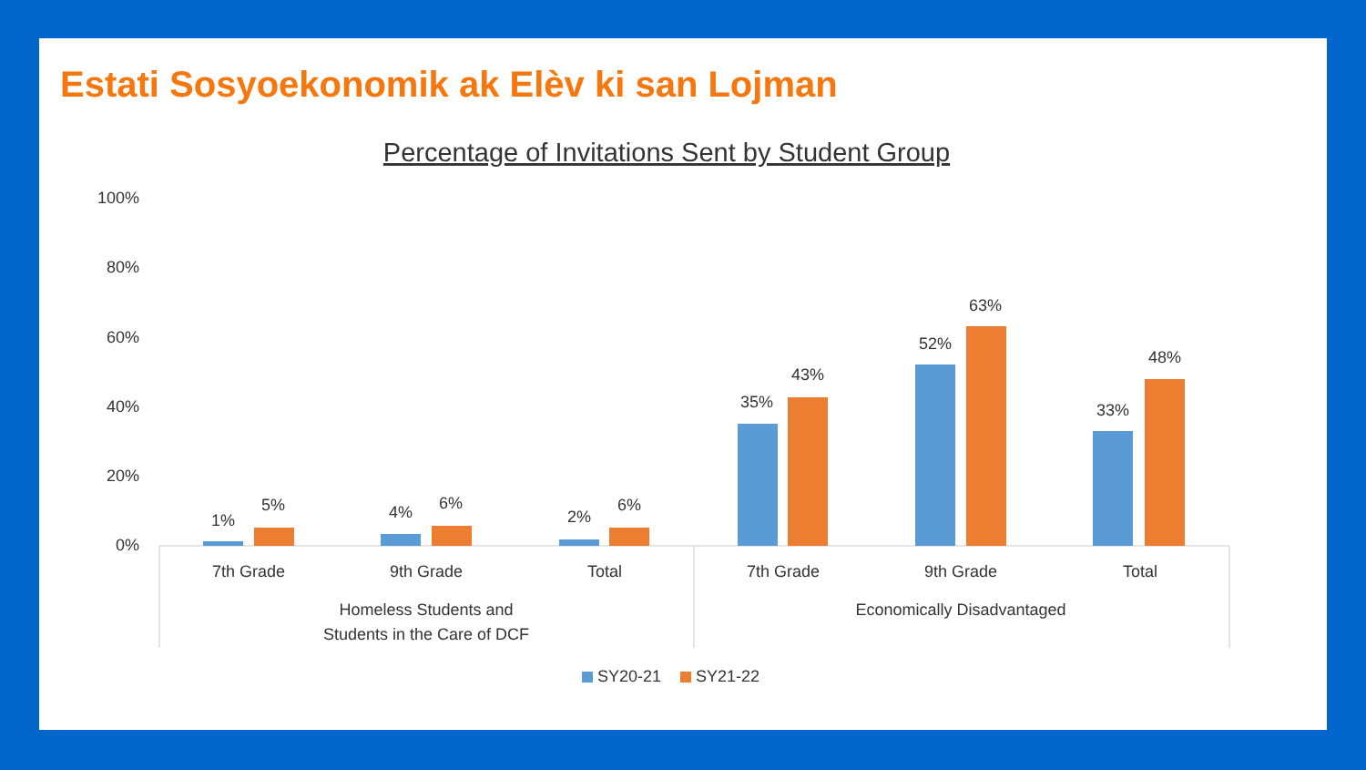Estati Sosyoekonomik ak Elèv ki san Lojman
Percentage of Invitations Sent by Student Group
100%
80%
60%
40%
20%
0%
1%
5%
4%
6%
2%
6%
35%
43%
52%
63%
33%
48%
7th Grade
9th Grade
Total
7th Grade
9th Grade
Total
Homeless Students and
Students in the Care of DCF
Economically Disadvantaged
SY20-21
SY21-22